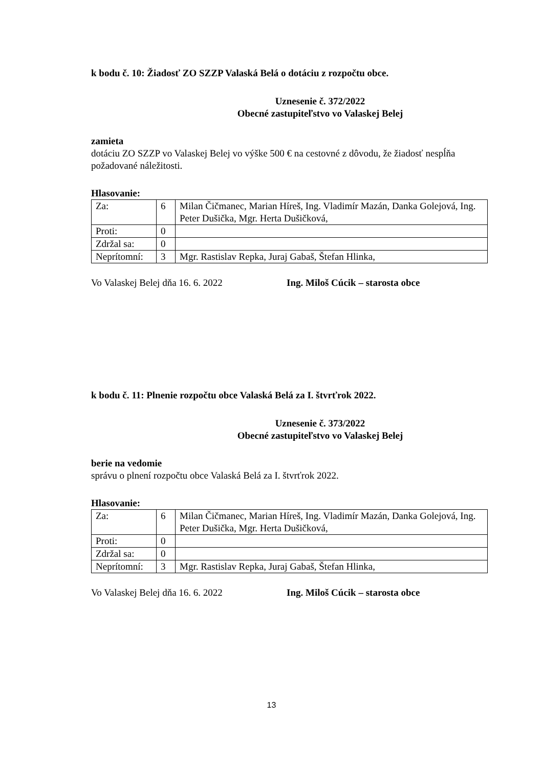k bodu č. 10: Žiadosť ZO SZZP Valaská Belá o dotáciu z rozpočtu obce.
Uznesenie č. 372/2022
Obecné zastupiteľstvo vo Valaskej Belej
zamieta
dotáciu ZO SZZP vo Valaskej Belej vo výške 500 € na cestovné z dôvodu, že žiadosť nespĺňa požadované náležitosti.
Hlasovanie:
| Za: | 6 | Milan Čičmanec, Marian Híreš, Ing. Vladimír Mazán, Danka Golejová, Ing. Peter Dušička, Mgr. Herta Dušičková, |
| Proti: | 0 | |
| Zdržal sa: | 0 | |
| Neprítomní: | 3 | Mgr. Rastislav Repka, Juraj Gabaš, Štefan Hlinka, |
Vo Valaskej Belej dňa 16. 6. 2022 Ing. Miloš Cúcik – starosta obce
k bodu č. 11: Plnenie rozpočtu obce Valaská Belá za I. štvrťrok 2022.
Uznesenie č. 373/2022
Obecné zastupiteľstvo vo Valaskej Belej
berie na vedomie
správu o plnení rozpočtu obce Valaská Belá za I. štvrťrok 2022.
Hlasovanie:
| Za: | 6 | Milan Čičmanec, Marian Híreš, Ing. Vladimír Mazán, Danka Golejová, Ing. Peter Dušička, Mgr. Herta Dušičková, |
| Proti: | 0 | |
| Zdržal sa: | 0 | |
| Neprítomní: | 3 | Mgr. Rastislav Repka, Juraj Gabaš, Štefan Hlinka, |
Vo Valaskej Belej dňa 16. 6. 2022 Ing. Miloš Cúcik – starosta obce
13